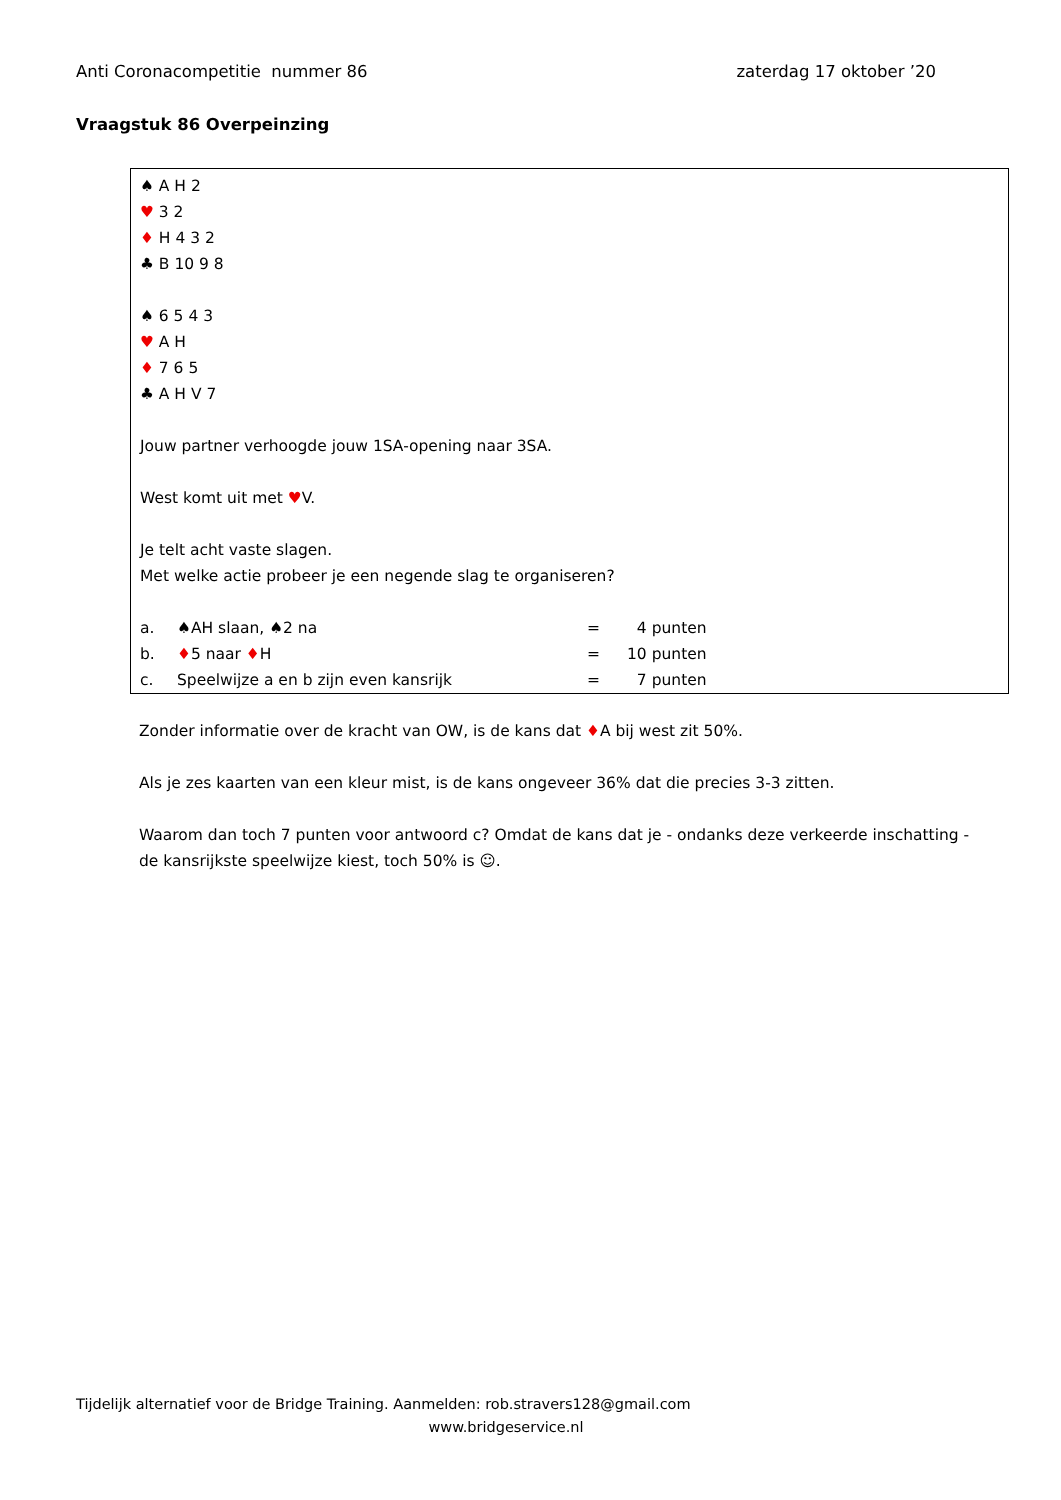Anti Coronacompetitie nummer 86 zaterdag 17 oktober ’20
Vraagstuk 86 Overpeinzing
♠ A H 2
♥ 3 2
♦ H 4 3 2
♣ B 10 9 8
♠ 6 5 4 3
♥ A H
♦ 7 6 5
♣ A H V 7
Jouw partner verhoogde jouw 1SA-opening naar 3SA.
West komt uit met ♥V.
Je telt acht vaste slagen.
Met welke actie probeer je een negende slag te organiseren?
| a. | ♠AH slaan, ♠2 na | = | 4 punten |
| b. | ♦ 5 naar ♦ H | = | 10 punten |
| c. | Speelwijze a en b zijn even kansrijk | = | 7 punten |
Zonder informatie over de kracht van OW, is de kans dat ♦A bij west zit 50%.
Als je zes kaarten van een kleur mist, is de kans ongeveer 36% dat die precies 3-3 zitten.
Waarom dan toch 7 punten voor antwoord c? Omdat de kans dat je - ondanks deze verkeerde inschatting - de kansrijkste speelwijze kiest, toch 50% is ☺.
Tijdelijk alternatief voor de Bridge Training. Aanmelden: rob.stravers128@gmail.com
www.bridgeservice.nl